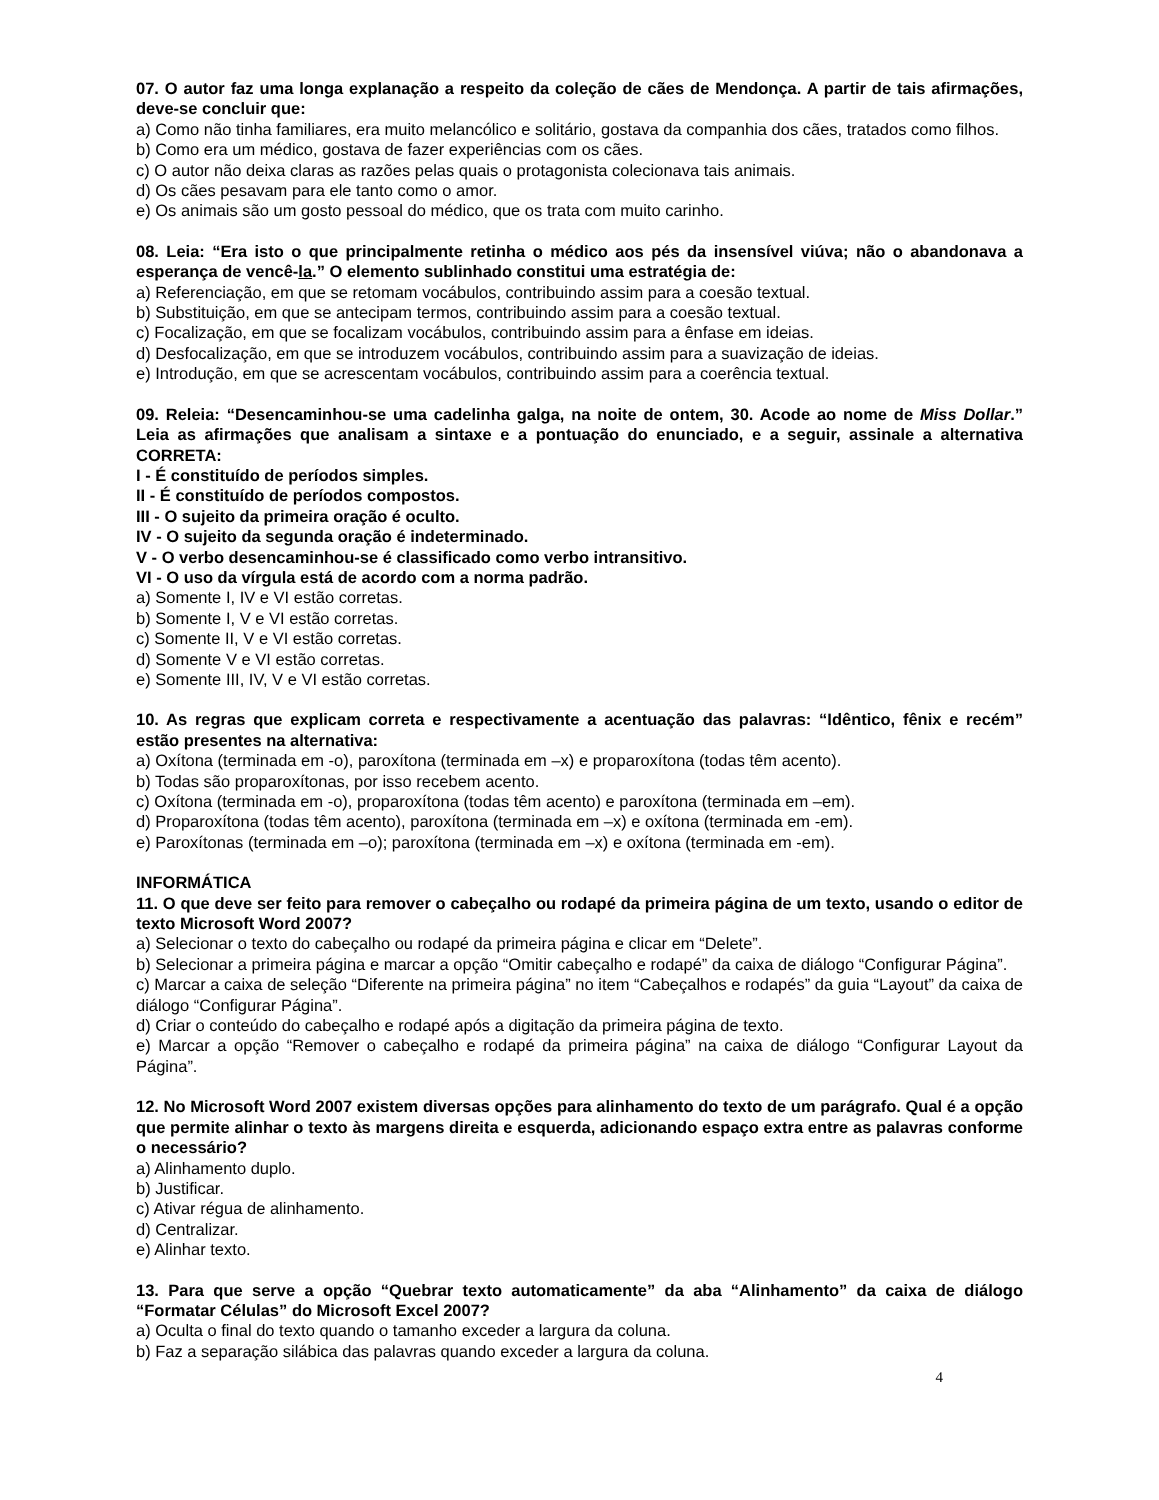07. O autor faz uma longa explanação a respeito da coleção de cães de Mendonça. A partir de tais afirmações, deve-se concluir que:
a) Como não tinha familiares, era muito melancólico e solitário, gostava da companhia dos cães, tratados como filhos.
b) Como era um médico, gostava de fazer experiências com os cães.
c) O autor não deixa claras as razões pelas quais o protagonista colecionava tais animais.
d) Os cães pesavam para ele tanto como o amor.
e) Os animais são um gosto pessoal do médico, que os trata com muito carinho.
08. Leia: “Era isto o que principalmente retinha o médico aos pés da insensível viúva; não o abandonava a esperança de vencê-la.” O elemento sublinhado constitui uma estratégia de:
a) Referenciação, em que se retomam vocábulos, contribuindo assim para a coesão textual.
b) Substituição, em que se antecipam termos, contribuindo assim para a coesão textual.
c) Focalização, em que se focalizam vocábulos, contribuindo assim para a ênfase em ideias.
d) Desfocalização, em que se introduzem vocábulos, contribuindo assim para a suavização de ideias.
e) Introdução, em que se acrescentam vocábulos, contribuindo assim para a coerência textual.
09. Releia: “Desencaminhou-se uma cadelinha galga, na noite de ontem, 30. Acode ao nome de Miss Dollar.” Leia as afirmações que analisam a sintaxe e a pontuação do enunciado, e a seguir, assinale a alternativa CORRETA:
I - É constituído de períodos simples.
II - É constituído de períodos compostos.
III - O sujeito da primeira oração é oculto.
IV - O sujeito da segunda oração é indeterminado.
V - O verbo desencaminhou-se é classificado como verbo intransitivo.
VI - O uso da vírgula está de acordo com a norma padrão.
a) Somente I, IV e VI estão corretas.
b) Somente I, V e VI estão corretas.
c) Somente II, V e VI estão corretas.
d) Somente V e VI estão corretas.
e) Somente III, IV, V e VI estão corretas.
10. As regras que explicam correta e respectivamente a acentuação das palavras: “Idêntico, fênix e recém” estão presentes na alternativa:
a) Oxítona (terminada em -o), paroxítona (terminada em –x) e proparoxítona (todas têm acento).
b) Todas são proparoxítonas, por isso recebem acento.
c) Oxítona (terminada em -o), proparoxítona (todas têm acento) e paroxítona (terminada em –em).
d) Proparoxítona (todas têm acento), paroxítona (terminada em –x) e oxítona (terminada em -em).
e) Paroxítonas (terminada em –o); paroxítona (terminada em –x) e oxítona (terminada em -em).
INFORMÁTICA
11. O que deve ser feito para remover o cabeçalho ou rodapé da primeira página de um texto, usando o editor de texto Microsoft Word 2007?
a) Selecionar o texto do cabeçalho ou rodapé da primeira página e clicar em “Delete”.
b) Selecionar a primeira página e marcar a opção “Omitir cabeçalho e rodapé” da caixa de diálogo “Configurar Página”.
c) Marcar a caixa de seleção “Diferente na primeira página” no item “Cabeçalhos e rodapés” da guia “Layout” da caixa de diálogo “Configurar Página”.
d) Criar o conteúdo do cabeçalho e rodapé após a digitação da primeira página de texto.
e) Marcar a opção “Remover o cabeçalho e rodapé da primeira página” na caixa de diálogo “Configurar Layout da Página”.
12. No Microsoft Word 2007 existem diversas opções para alinhamento do texto de um parágrafo. Qual é a opção que permite alinhar o texto às margens direita e esquerda, adicionando espaço extra entre as palavras conforme o necessário?
a) Alinhamento duplo.
b) Justificar.
c) Ativar régua de alinhamento.
d) Centralizar.
e) Alinhar texto.
13. Para que serve a opção “Quebrar texto automaticamente” da aba “Alinhamento” da caixa de diálogo “Formatar Células” do Microsoft Excel 2007?
a) Oculta o final do texto quando o tamanho exceder a largura da coluna.
b) Faz a separação silábica das palavras quando exceder a largura da coluna.
4